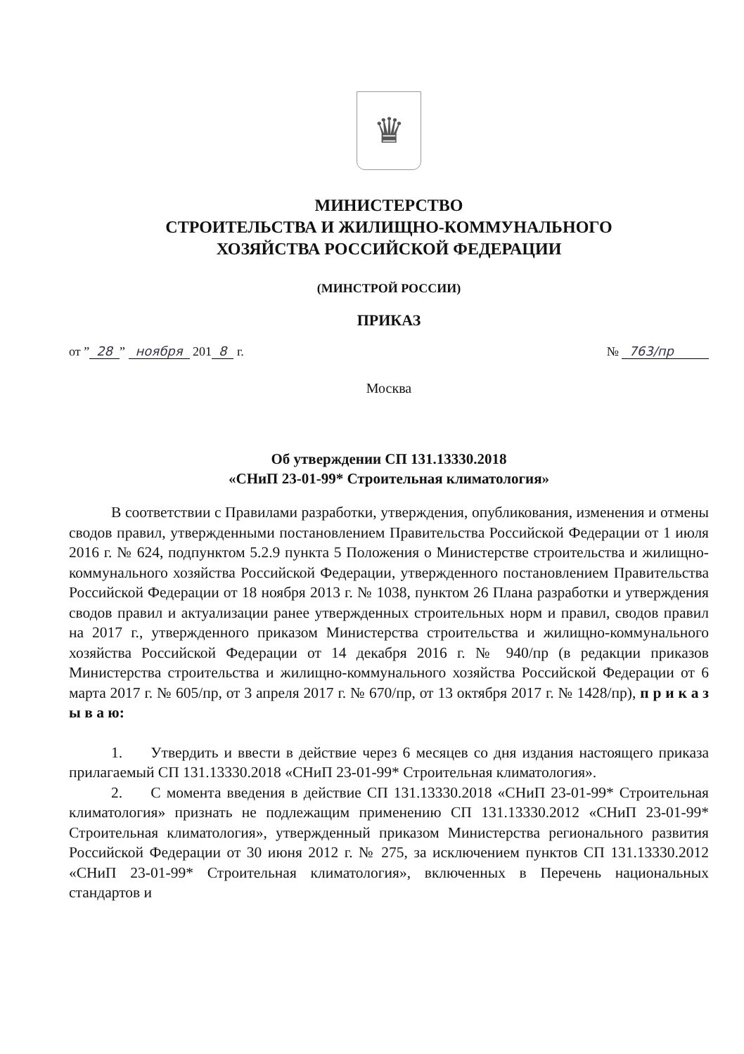♛
МИНИСТЕРСТВО
СТРОИТЕЛЬСТВА И ЖИЛИЩНО-КОММУНАЛЬНОГО
ХОЗЯЙСТВА РОССИЙСКОЙ ФЕДЕРАЦИИ
(МИНСТРОЙ РОССИИ)
ПРИКАЗ
от ” 28” ноября 201 8 г. № 763/пр
Москва
Об утверждении СП 131.13330.2018
«СНиП 23-01-99* Строительная климатология»
В соответствии с Правилами разработки, утверждения, опубликования, изменения и отмены сводов правил, утвержденными постановлением Правительства Российской Федерации от 1 июля 2016 г. № 624, подпунктом 5.2.9 пункта 5 Положения о Министерстве строительства и жилищно-коммунального хозяйства Российской Федерации, утвержденного постановлением Правительства Российской Федерации от 18 ноября 2013 г. № 1038, пунктом 26 Плана разработки и утверждения сводов правил и актуализации ранее утвержденных строительных норм и правил, сводов правил на 2017 г., утвержденного приказом Министерства строительства и жилищно-коммунального хозяйства Российской Федерации от 14 декабря 2016 г. № 940/пр (в редакции приказов Министерства строительства и жилищно-коммунального хозяйства Российской Федерации от 6 марта 2017 г. № 605/пр, от 3 апреля 2017 г. № 670/пр, от 13 октября 2017 г. № 1428/пр), п р и к а з ы в а ю:
1. Утвердить и ввести в действие через 6 месяцев со дня издания настоящего приказа прилагаемый СП 131.13330.2018 «СНиП 23-01-99* Строительная климатология».
2. С момента введения в действие СП 131.13330.2018 «СНиП 23-01-99* Строительная климатология» признать не подлежащим применению СП 131.13330.2012 «СНиП 23-01-99* Строительная климатология», утвержденный приказом Министерства регионального развития Российской Федерации от 30 июня 2012 г. № 275, за исключением пунктов СП 131.13330.2012 «СНиП 23-01-99* Строительная климатология», включенных в Перечень национальных стандартов и